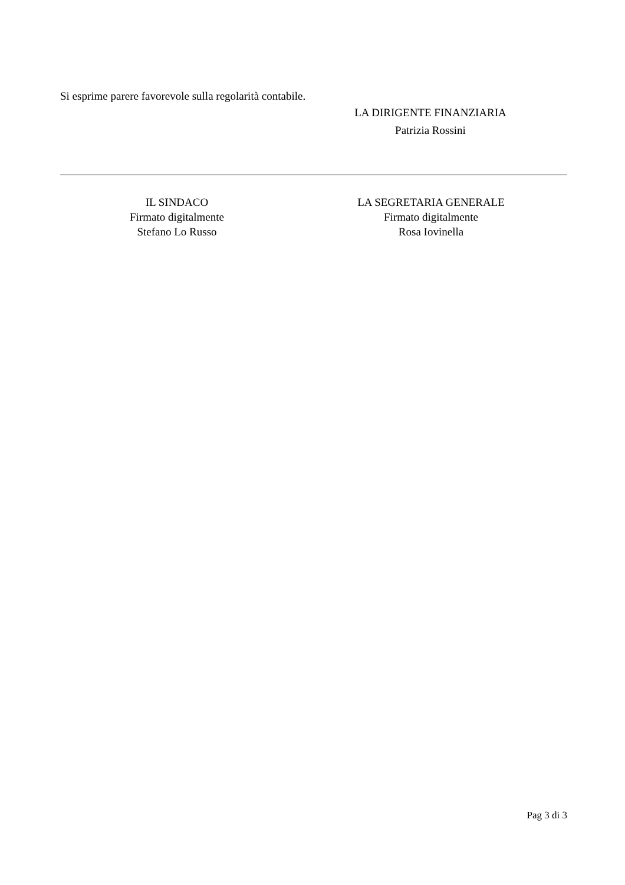Si esprime parere favorevole sulla regolarità contabile.
LA DIRIGENTE FINANZIARIA
Patrizia Rossini
IL SINDACO
Firmato digitalmente
Stefano Lo Russo
LA SEGRETARIA GENERALE
Firmato digitalmente
Rosa Iovinella
Pag 3 di 3